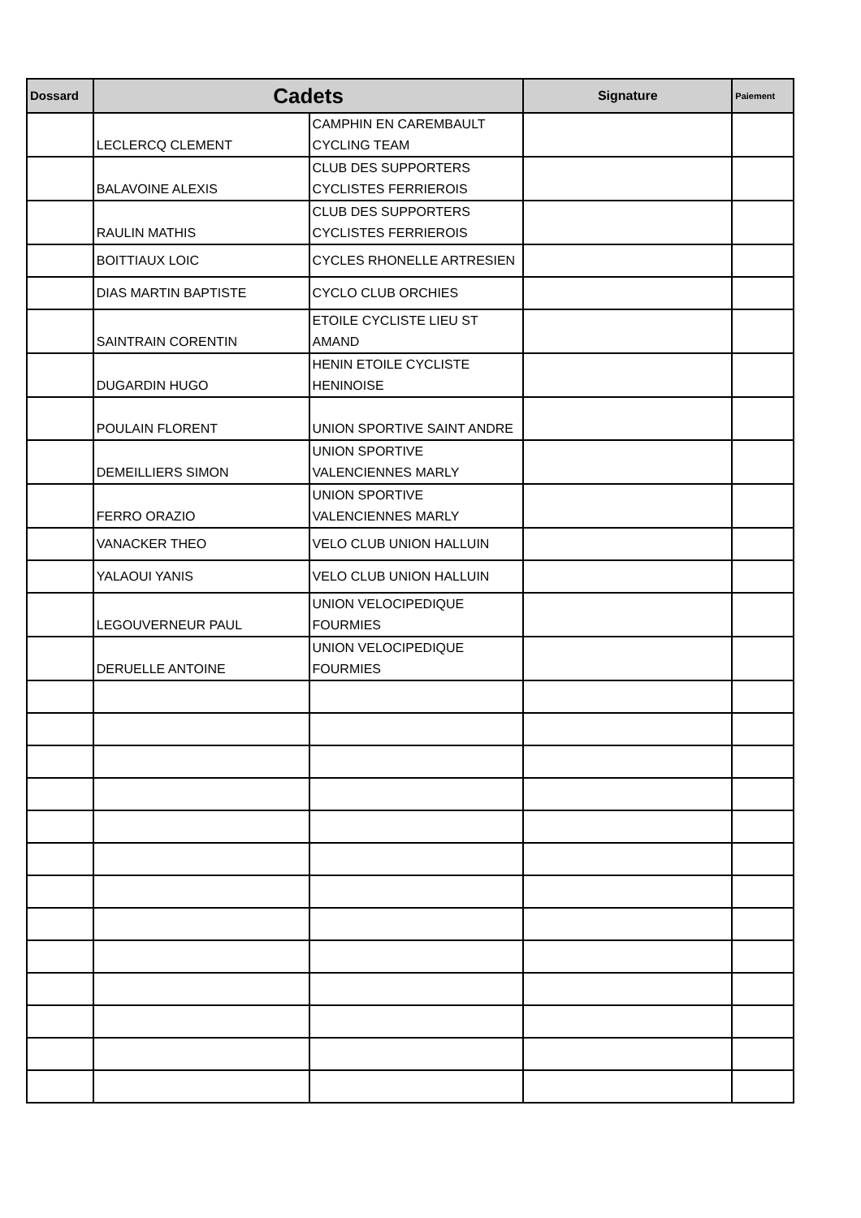| Dossard | Cadets | | Signature | Paiement |
| --- | --- | --- | --- | --- |
| | LECLERCQ CLEMENT | CAMPHIN EN CAREMBAULT CYCLING TEAM | | |
| | BALAVOINE ALEXIS | CLUB DES SUPPORTERS CYCLISTES FERRIEROIS | | |
| | RAULIN MATHIS | CLUB DES SUPPORTERS CYCLISTES FERRIEROIS | | |
| | BOITTIAUX LOIC | CYCLES RHONELLE ARTRESIEN | | |
| | DIAS MARTIN BAPTISTE | CYCLO CLUB ORCHIES | | |
| | SAINTRAIN CORENTIN | ETOILE CYCLISTE LIEU ST AMAND | | |
| | DUGARDIN HUGO | HENIN ETOILE CYCLISTE HENINOISE | | |
| | POULAIN FLORENT | UNION SPORTIVE SAINT ANDRE | | |
| | DEMEILLIERS SIMON | UNION SPORTIVE VALENCIENNES MARLY | | |
| | FERRO ORAZIO | UNION SPORTIVE VALENCIENNES MARLY | | |
| | VANACKER THEO | VELO CLUB UNION HALLUIN | | |
| | YALAOUI YANIS | VELO CLUB UNION HALLUIN | | |
| | LEGOUVERNEUR PAUL | UNION VELOCIPEDIQUE FOURMIES | | |
| | DERUELLE ANTOINE | UNION VELOCIPEDIQUE FOURMIES | | |